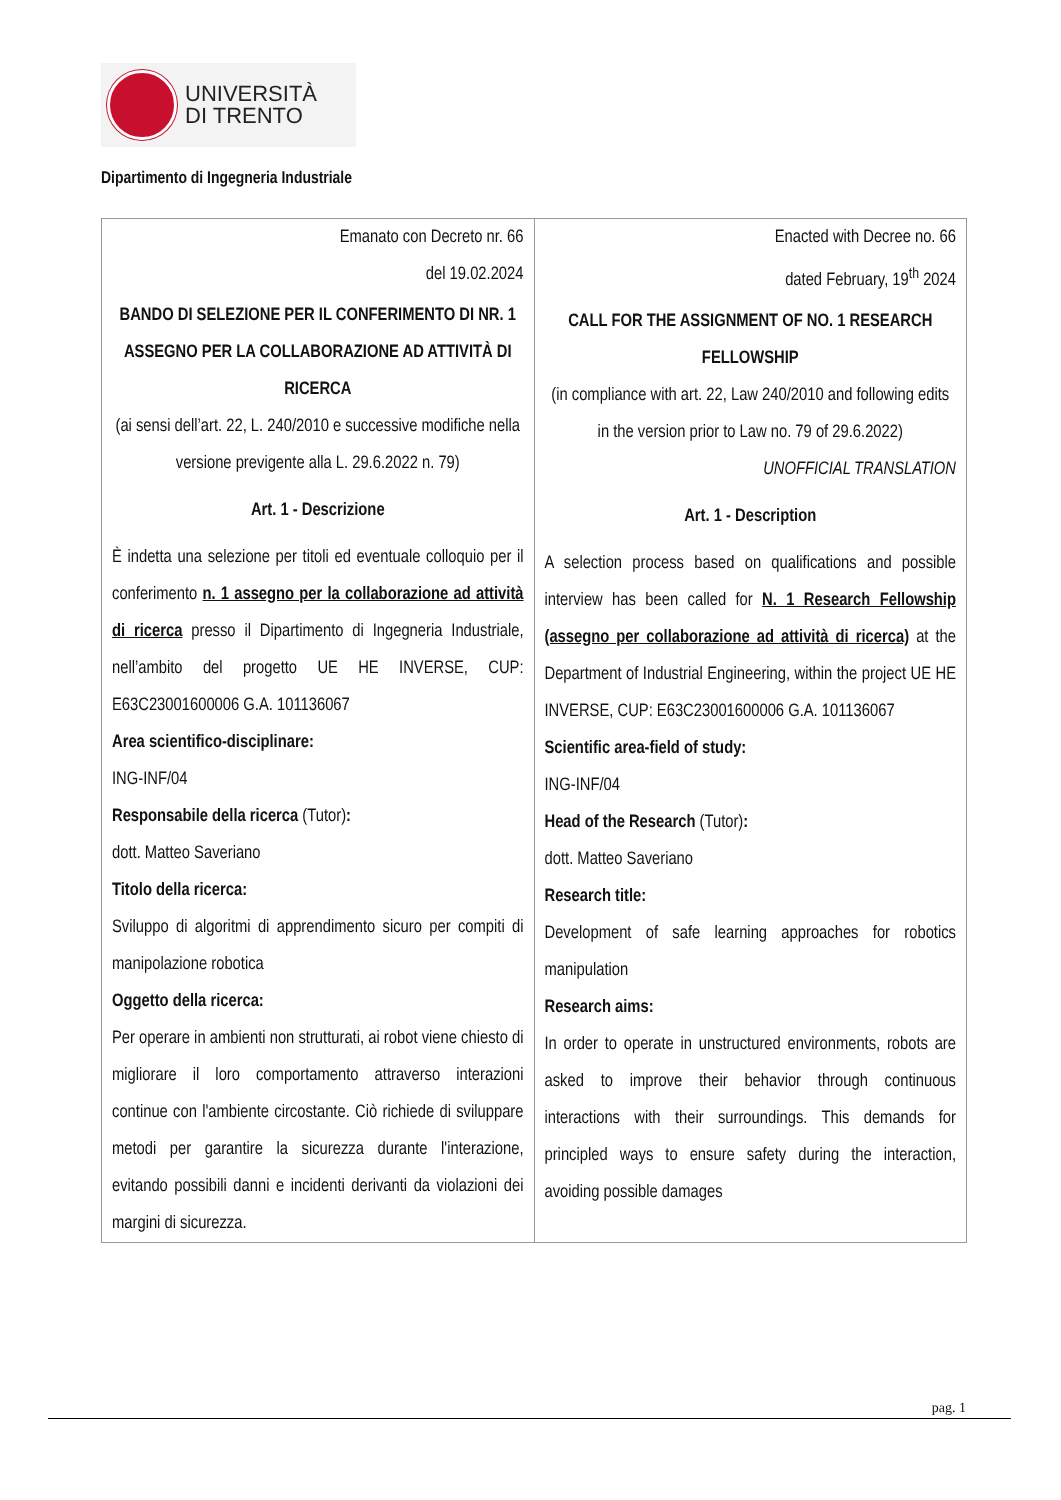UNIVERSITÀ
DI TRENTO
Dipartimento di Ingegneria Industriale
| Emanato con Decreto nr. 66 del 19.02.2024 BANDO DI SELEZIONE PER IL CONFERIMENTO DI NR. 1 ASSEGNO PER LA COLLABORAZIONE AD ATTIVITÀ DI RICERCA (ai sensi dell’art. 22, L. 240/2010 e successive modifiche nella versione previgente alla L. 29.6.2022 n. 79) Art. 1 - Descrizione È indetta una selezione per titoli ed eventuale colloquio per il conferimento n. 1 assegno per la collaborazione ad attività di ricerca presso il Dipartimento di Ingegneria Industriale, nell’ambito del progetto UE HE INVERSE, CUP: E63C23001600006 G.A. 101136067 Area scientifico-disciplinare: ING-INF/04 Responsabile della ricerca (Tutor) : dott. Matteo Saveriano Titolo della ricerca: Sviluppo di algoritmi di apprendimento sicuro per compiti di manipolazione robotica Oggetto della ricerca: Per operare in ambienti non strutturati, ai robot viene chiesto di migliorare il loro comportamento attraverso interazioni continue con l'ambiente circostante. Ciò richiede di sviluppare metodi per garantire la sicurezza durante l'interazione, evitando possibili danni e incidenti derivanti da violazioni dei margini di sicurezza. | Enacted with Decree no. 66 dated February, 19<sup>th</sup> 2024 CALL FOR THE ASSIGNMENT OF NO. 1 RESEARCH FELLOWSHIP (in compliance with art. 22, Law 240/2010 and following edits in the version prior to Law no. 79 of 29.6.2022) UNOFFICIAL TRANSLATION Art. 1 - Description A selection process based on qualifications and possible interview has been called for N. 1 Research Fellowship (assegno per collaborazione ad attività di ricerca) at the Department of Industrial Engineering, within the project UE HE INVERSE, CUP: E63C23001600006 G.A. 101136067 Scientific area-field of study: ING-INF/04 Head of the Research (Tutor) : dott. Matteo Saveriano Research title: Development of safe learning approaches for robotics manipulation Research aims: In order to operate in unstructured environments, robots are asked to improve their behavior through continuous interactions with their surroundings. This demands for principled ways to ensure safety during the interaction, avoiding possible damages |
pag. 1